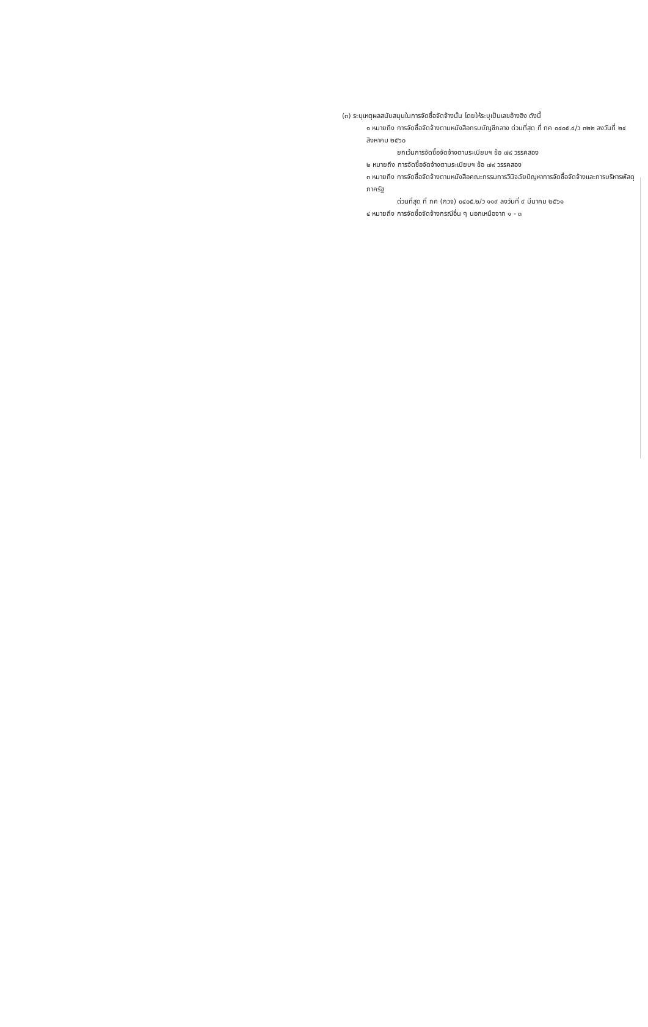(๓) ระบุเหตุผลสนับสนุนในการจัดซื้อจัดจ้างนั้น โดยให้ระบุเป็นเลขอ้างอิง ดังนี้
๑ หมายถึง การจัดซื้อจัดจ้างตามหนังสือกรมบัญชีกลาง ด่วนที่สุด ที่ กค ๐๔๐๕.๔/ว ๓๒๒ ลงวันที่ ๒๔ สิงหาคม ๒๕๖๐
ยกเว้นการจัดซื้อจัดจ้างตามระเบียบฯ ข้อ ๗๙ วรรคสอง
๒ หมายถึง การจัดซื้อจัดจ้างตามระเบียบฯ ข้อ ๗๙ วรรคสอง
๓ หมายถึง การจัดซื้อจัดจ้างตามหนังสือคณะกรรมการวินิจฉัยปัญหาการจัดซื้อจัดจ้างและการบริหารพัสดุภาครัฐ
ด่วนที่สุด ที่ กค (กวจ) ๐๔๐๕.๒/ว ๑๑๙ ลงวันที่ ๙ มีนาคม ๒๕๖๑
๔ หมายถึง การจัดซื้อจัดจ้างกรณีอื่น ๆ นอกเหนือจาก ๑ - ๓